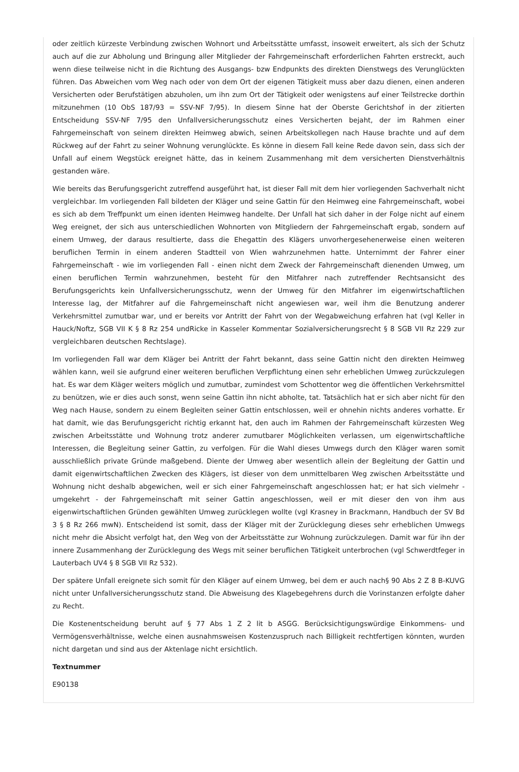oder zeitlich kürzeste Verbindung zwischen Wohnort und Arbeitsstätte umfasst, insoweit erweitert, als sich der Schutz auch auf die zur Abholung und Bringung aller Mitglieder der Fahrgemeinschaft erforderlichen Fahrten erstreckt, auch wenn diese teilweise nicht in die Richtung des Ausgangs- bzw Endpunkts des direkten Dienstwegs des Verunglückten führen. Das Abweichen vom Weg nach oder von dem Ort der eigenen Tätigkeit muss aber dazu dienen, einen anderen Versicherten oder Berufstätigen abzuholen, um ihn zum Ort der Tätigkeit oder wenigstens auf einer Teilstrecke dorthin mitzunehmen (10 ObS 187/93 = SSV-NF 7/95). In diesem Sinne hat der Oberste Gerichtshof in der zitierten Entscheidung SSV-NF 7/95 den Unfallversicherungsschutz eines Versicherten bejaht, der im Rahmen einer Fahrgemeinschaft von seinem direkten Heimweg abwich, seinen Arbeitskollegen nach Hause brachte und auf dem Rückweg auf der Fahrt zu seiner Wohnung verunglückte. Es könne in diesem Fall keine Rede davon sein, dass sich der Unfall auf einem Wegstück ereignet hätte, das in keinem Zusammenhang mit dem versicherten Dienstverhältnis gestanden wäre.
Wie bereits das Berufungsgericht zutreffend ausgeführt hat, ist dieser Fall mit dem hier vorliegenden Sachverhalt nicht vergleichbar. Im vorliegenden Fall bildeten der Kläger und seine Gattin für den Heimweg eine Fahrgemeinschaft, wobei es sich ab dem Treffpunkt um einen identen Heimweg handelte. Der Unfall hat sich daher in der Folge nicht auf einem Weg ereignet, der sich aus unterschiedlichen Wohnorten von Mitgliedern der Fahrgemeinschaft ergab, sondern auf einem Umweg, der daraus resultierte, dass die Ehegattin des Klägers unvorhergesehenerweise einen weiteren beruflichen Termin in einem anderen Stadtteil von Wien wahrzunehmen hatte. Unternimmt der Fahrer einer Fahrgemeinschaft - wie im vorliegenden Fall - einen nicht dem Zweck der Fahrgemeinschaft dienenden Umweg, um einen beruflichen Termin wahrzunehmen, besteht für den Mitfahrer nach zutreffender Rechtsansicht des Berufungsgerichts kein Unfallversicherungsschutz, wenn der Umweg für den Mitfahrer im eigenwirtschaftlichen Interesse lag, der Mitfahrer auf die Fahrgemeinschaft nicht angewiesen war, weil ihm die Benutzung anderer Verkehrsmittel zumutbar war, und er bereits vor Antritt der Fahrt von der Wegabweichung erfahren hat (vgl Keller in Hauck/Noftz, SGB VII K § 8 Rz 254 undRicke in Kasseler Kommentar Sozialversicherungsrecht § 8 SGB VII Rz 229 zur vergleichbaren deutschen Rechtslage).
Im vorliegenden Fall war dem Kläger bei Antritt der Fahrt bekannt, dass seine Gattin nicht den direkten Heimweg wählen kann, weil sie aufgrund einer weiteren beruflichen Verpflichtung einen sehr erheblichen Umweg zurückzulegen hat. Es war dem Kläger weiters möglich und zumutbar, zumindest vom Schottentor weg die öffentlichen Verkehrsmittel zu benützen, wie er dies auch sonst, wenn seine Gattin ihn nicht abholte, tat. Tatsächlich hat er sich aber nicht für den Weg nach Hause, sondern zu einem Begleiten seiner Gattin entschlossen, weil er ohnehin nichts anderes vorhatte. Er hat damit, wie das Berufungsgericht richtig erkannt hat, den auch im Rahmen der Fahrgemeinschaft kürzesten Weg zwischen Arbeitsstätte und Wohnung trotz anderer zumutbarer Möglichkeiten verlassen, um eigenwirtschaftliche Interessen, die Begleitung seiner Gattin, zu verfolgen. Für die Wahl dieses Umwegs durch den Kläger waren somit ausschließlich private Gründe maßgebend. Diente der Umweg aber wesentlich allein der Begleitung der Gattin und damit eigenwirtschaftlichen Zwecken des Klägers, ist dieser von dem unmittelbaren Weg zwischen Arbeitsstätte und Wohnung nicht deshalb abgewichen, weil er sich einer Fahrgemeinschaft angeschlossen hat; er hat sich vielmehr - umgekehrt - der Fahrgemeinschaft mit seiner Gattin angeschlossen, weil er mit dieser den von ihm aus eigenwirtschaftlichen Gründen gewählten Umweg zurücklegen wollte (vgl Krasney in Brackmann, Handbuch der SV Bd 3 § 8 Rz 266 mwN). Entscheidend ist somit, dass der Kläger mit der Zurücklegung dieses sehr erheblichen Umwegs nicht mehr die Absicht verfolgt hat, den Weg von der Arbeitsstätte zur Wohnung zurückzulegen. Damit war für ihn der innere Zusammenhang der Zurücklegung des Wegs mit seiner beruflichen Tätigkeit unterbrochen (vgl Schwerdtfeger in Lauterbach UV4 § 8 SGB VII Rz 532).
Der spätere Unfall ereignete sich somit für den Kläger auf einem Umweg, bei dem er auch nach§ 90 Abs 2 Z 8 B-KUVG nicht unter Unfallversicherungsschutz stand. Die Abweisung des Klagebegehrens durch die Vorinstanzen erfolgte daher zu Recht.
Die Kostenentscheidung beruht auf § 77 Abs 1 Z 2 lit b ASGG. Berücksichtigungswürdige Einkommens- und Vermögensverhältnisse, welche einen ausnahmsweisen Kostenzuspruch nach Billigkeit rechtfertigen könnten, wurden nicht dargetan und sind aus der Aktenlage nicht ersichtlich.
Textnummer
E90138